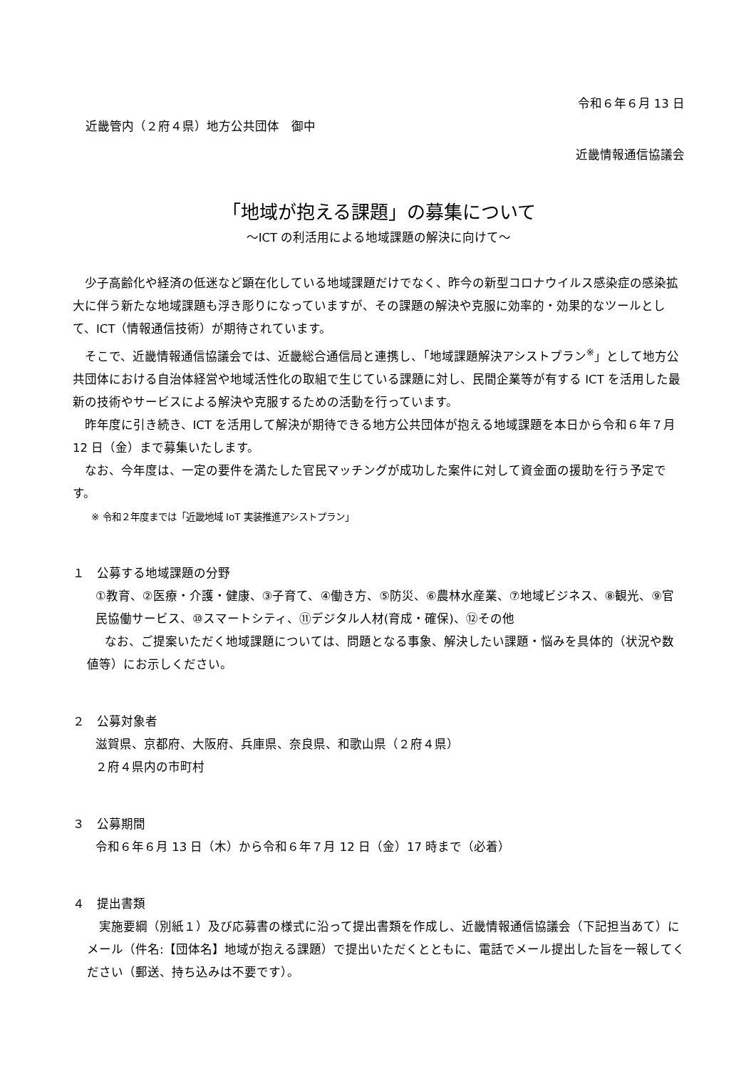令和６年６月 13 日
近畿管内（２府４県）地方公共団体　御中
近畿情報通信協議会
「地域が抱える課題」の募集について
～ICT の利活用による地域課題の解決に向けて～
少子高齢化や経済の低迷など顕在化している地域課題だけでなく、昨今の新型コロナウイルス感染症の感染拡大に伴う新たな地域課題も浮き彫りになっていますが、その課題の解決や克服に効率的・効果的なツールとして、ICT（情報通信技術）が期待されています。
そこで、近畿情報通信協議会では、近畿総合通信局と連携し、「地域課題解決アシストプラン<sup>※</sup>」として地方公共団体における自治体経営や地域活性化の取組で生じている課題に対し、民間企業等が有する ICT を活用した最新の技術やサービスによる解決や克服するための活動を行っています。
昨年度に引き続き、ICT を活用して解決が期待できる地方公共団体が抱える地域課題を本日から令和６年７月 12 日（金）まで募集いたします。
なお、今年度は、一定の要件を満たした官民マッチングが成功した案件に対して資金面の援助を行う予定です。
※ 令和２年度までは「近畿地域 IoT 実装推進アシストプラン」
１　公募する地域課題の分野
①教育、②医療・介護・健康、③子育て、④働き方、⑤防災、⑥農林水産業、⑦地域ビジネス、⑧観光、⑨官民協働サービス、⑩スマートシティ、⑪デジタル人材(育成・確保)、⑫その他
なお、ご提案いただく地域課題については、問題となる事象、解決したい課題・悩みを具体的（状況や数値等）にお示しください。
２　公募対象者
滋賀県、京都府、大阪府、兵庫県、奈良県、和歌山県（２府４県）
２府４県内の市町村
３　公募期間
令和６年６月 13 日（木）から令和６年７月 12 日（金）17 時まで（必着）
４　提出書類
実施要綱（別紙１）及び応募書の様式に沿って提出書類を作成し、近畿情報通信協議会（下記担当あて）にメール（件名:【団体名】地域が抱える課題）で提出いただくとともに、電話でメール提出した旨を一報してください（郵送、持ち込みは不要です）。